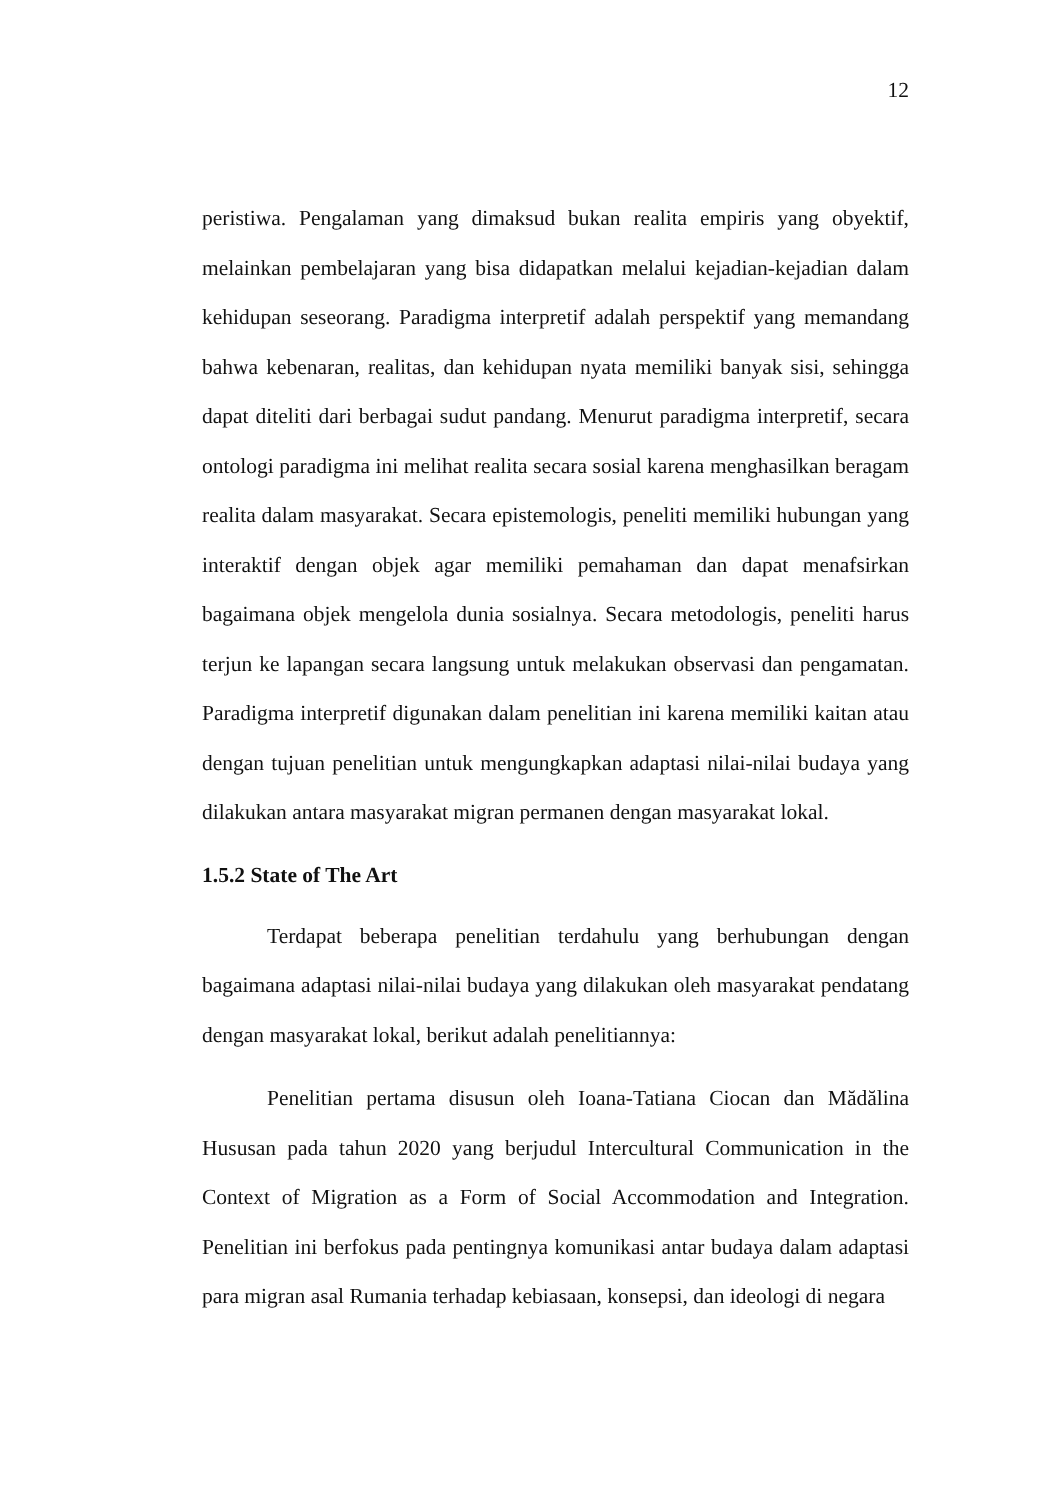12
peristiwa. Pengalaman yang dimaksud bukan realita empiris yang obyektif, melainkan pembelajaran yang bisa didapatkan melalui kejadian-kejadian dalam kehidupan seseorang. Paradigma interpretif adalah perspektif yang memandang bahwa kebenaran, realitas, dan kehidupan nyata memiliki banyak sisi, sehingga dapat diteliti dari berbagai sudut pandang. Menurut paradigma interpretif, secara ontologi paradigma ini melihat realita secara sosial karena menghasilkan beragam realita dalam masyarakat. Secara epistemologis, peneliti memiliki hubungan yang interaktif dengan objek agar memiliki pemahaman dan dapat menafsirkan bagaimana objek mengelola dunia sosialnya. Secara metodologis, peneliti harus terjun ke lapangan secara langsung untuk melakukan observasi dan pengamatan. Paradigma interpretif digunakan dalam penelitian ini karena memiliki kaitan atau dengan tujuan penelitian untuk mengungkapkan adaptasi nilai-nilai budaya yang dilakukan antara masyarakat migran permanen dengan masyarakat lokal.
1.5.2 State of The Art
Terdapat beberapa penelitian terdahulu yang berhubungan dengan bagaimana adaptasi nilai-nilai budaya yang dilakukan oleh masyarakat pendatang dengan masyarakat lokal, berikut adalah penelitiannya:
Penelitian pertama disusun oleh Ioana-Tatiana Ciocan dan Mădălina Hususan pada tahun 2020 yang berjudul Intercultural Communication in the Context of Migration as a Form of Social Accommodation and Integration. Penelitian ini berfokus pada pentingnya komunikasi antar budaya dalam adaptasi para migran asal Rumania terhadap kebiasaan, konsepsi, dan ideologi di negara